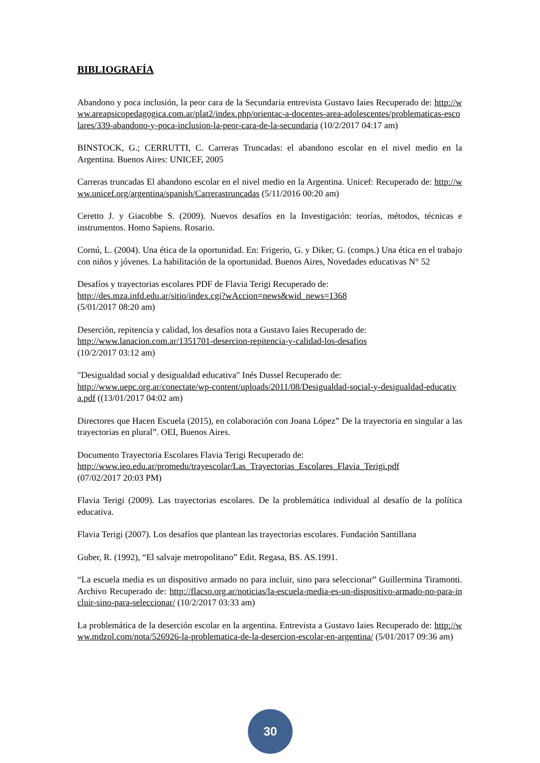BIBLIOGRAFÍA
Abandono y poca inclusión, la peor cara de la Secundaria entrevista Gustavo Iaies Recuperado de: http://www.areapsicopedagogica.com.ar/plat2/index.php/orientac-a-docentes-area-adolescentes/problematicas-escolares/339-abandono-y-poca-inclusion-la-peor-cara-de-la-secundaria (10/2/2017 04:17 am)
BINSTOCK, G.; CERRUTTI, C. Carreras Truncadas: el abandono escolar en el nivel medio en la Argentina. Buenos Aires: UNICEF, 2005
Carreras truncadas El abandono escolar en el nivel medio en la Argentina. Unicef: Recuperado de: http://www.unicef.org/argentina/spanish/Carrerastruncadas (5/11/2016 00:20 am)
Ceretto J. y Giacobbe S. (2009). Nuevos desafíos en la Investigación: teorías, métodos, técnicas e instrumentos. Homo Sapiens. Rosario.
Cornú, L. (2004). Una ética de la oportunidad. En: Frigerio, G. y Diker, G. (comps.) Una ética en el trabajo con niños y jóvenes. La habilitación de la oportunidad. Buenos Aires, Novedades educativas N° 52
Desafíos y trayectorias escolares PDF de Flavia Terigi Recuperado de:
http://des.mza.infd.edu.ar/sitio/index.cgi?wAccion=news&wid_news=1368
(5/01/2017 08:20 am)
Deserción, repitencia y calidad, los desafíos nota a Gustavo Iaies Recuperado de:
http://www.lanacion.com.ar/1351701-desercion-repitencia-y-calidad-los-desafios
(10/2/2017 03:12 am)
"Desigualdad social y desigualdad educativa" Inés Dussel Recuperado de:
http://www.uepc.org.ar/conectate/wp-content/uploads/2011/08/Desigualdad-social-y-desigualdad-educativa.pdf ((13/01/2017 04:02 am)
Directores que Hacen Escuela (2015), en colaboración con Joana López” De la trayectoria en singular a las trayectorias en plural”. OEI, Buenos Aires.
Documento Trayectoria Escolares Flavia Terigi Recuperado de:
http://www.ieo.edu.ar/promedu/trayescolar/Las_Trayectorias_Escolares_Flavia_Terigi.pdf
(07/02/2017 20:03 PM)
Flavia Terigi (2009). Las trayectorias escolares. De la problemática individual al desafío de la política educativa.
Flavia Terigi (2007). Los desafíos que plantean las trayectorias escolares. Fundación Santillana
Guber, R. (1992), “El salvaje metropolitano” Edit. Regasa, BS. AS.1991.
“La escuela media es un dispositivo armado no para incluir, sino para seleccionar” Guillermina Tiramonti. Archivo Recuperado de: http://flacso.org.ar/noticias/la-escuela-media-es-un-dispositivo-armado-no-para-incluir-sino-para-seleccionar/ (10/2/2017 03:33 am)
La problemática de la deserción escolar en la argentina. Entrevista a Gustavo Iaies Recuperado de: http://www.mdzol.com/nota/526926-la-problematica-de-la-desercion-escolar-en-argentina/ (5/01/2017 09:36 am)
30